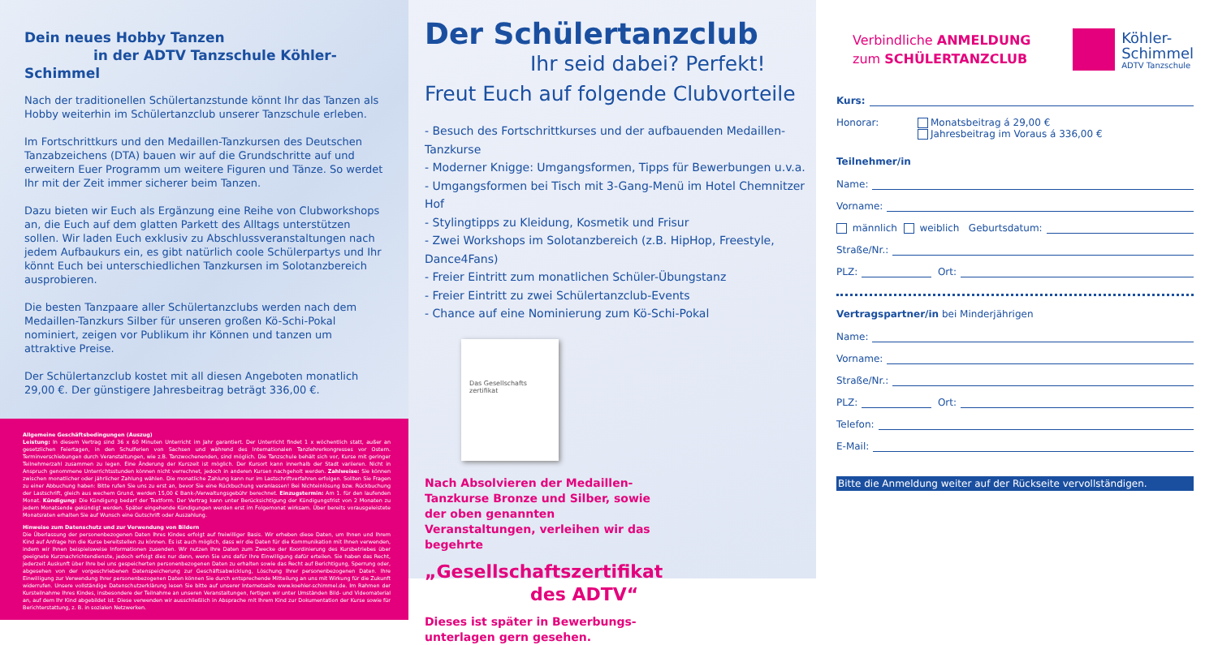Dein neues Hobby Tanzen
in der ADTV Tanzschule Köhler-Schimmel
Nach der traditionellen Schülertanzstunde könnt Ihr das Tanzen als Hobby weiterhin im Schülertanzclub unserer Tanzschule erleben.
Im Fortschrittkurs und den Medaillen-Tanzkursen des Deutschen Tanzabzeichens (DTA) bauen wir auf die Grundschritte auf und erweitern Euer Programm um weitere Figuren und Tänze. So werdet Ihr mit der Zeit immer sicherer beim Tanzen.
Dazu bieten wir Euch als Ergänzung eine Reihe von Clubworkshops an, die Euch auf dem glatten Parkett des Alltags unterstützen sollen. Wir laden Euch exklusiv zu Abschlussveranstaltungen nach jedem Aufbaukurs ein, es gibt natürlich coole Schülerpartys und Ihr könnt Euch bei unterschiedlichen Tanzkursen im Solotanzbereich ausprobieren.
Die besten Tanzpaare aller Schülertanzclubs werden nach dem Medaillen-Tanzkurs Silber für unseren großen Kö-Schi-Pokal nominiert, zeigen vor Publikum ihr Können und tanzen um attraktive Preise.
Der Schülertanzclub kostet mit all diesen Angeboten monatlich 29,00 €. Der günstigere Jahresbeitrag beträgt 336,00 €.
Allgemeine Geschäftsbedingungen (Auszug)
Leistung: In diesem Vertrag sind 36 x 60 Minuten Unterricht im Jahr garantiert. Der Unterricht findet 1 x wöchentlich statt, außer an gesetzlichen Feiertagen, in den Schulferien von Sachsen und während des Internationalen Tanzlehrerkongresses vor Ostern. Terminverschiebungen durch Veranstaltungen, wie z.B. Tanzwochenenden, sind möglich. Die Tanzschule behält sich vor, Kurse mit geringer Teilnehmerzahl zusammen zu legen. Eine Änderung der Kurszeit ist möglich. Der Kursort kann innerhalb der Stadt variieren. Nicht in Anspruch genommene Unterrichtsstunden können nicht verrechnet, jedoch in anderen Kursen nachgeholt werden. Zahlweise: Sie können zwischen monatlicher oder jährlicher Zahlung wählen. Die monatliche Zahlung kann nur im Lastschriftverfahren erfolgen. Sollten Sie Fragen zu einer Abbuchung haben: Bitte rufen Sie uns zu erst an, bevor Sie eine Rückbuchung veranlassen! Bei Nichteinlösung bzw. Rückbuchung der Lastschrift, gleich aus wechem Grund, werden 15,00 € Bank-/Verwaltungsgebühr berechnet. Einzugstermin: Am 1. für den laufenden Monat. Kündigung: Die Kündigung bedarf der Textform. Der Vertrag kann unter Berücksichtigung der Kündigungsfrist von 2 Monaten zu jedem Monatsende gekündigt werden. Später eingehende Kündigungen werden erst im Folgemonat wirksam. Über bereits vorausgeleistete Monatsraten erhalten Sie auf Wunsch eine Gutschrift oder Auszahlung.
Hinweise zum Datenschutz und zur Verwendung von Bildern
Die Überlassung der personenbezogenen Daten Ihres Kindes erfolgt auf freiwilliger Basis. Wir erheben diese Daten, um Ihnen und Ihrem Kind auf Anfrage hin die Kurse bereitstellen zu können. Es ist auch möglich, dass wir die Daten für die Kommunikation mit Ihnen verwenden, indem wir Ihnen beispielsweise Informationen zusenden. Wir nutzen Ihre Daten zum Zwecke der Koordinierung des Kursbetriebes über geeignete Kurznachrichtendienste, jedoch erfolgt dies nur dann, wenn Sie uns dafür Ihre Einwilligung dafür erteilen. Sie haben das Recht, jederzeit Auskunft über Ihre bei uns gespeicherten personenbezogenen Daten zu erhalten sowie das Recht auf Berichtigung, Sperrung oder, abgesehen von der vorgeschriebenen Datenspeicherung zur Geschäftsabwicklung, Löschung Ihrer personenbezogenen Daten. Ihre Einwilligung zur Verwendung Ihrer personenbezogenen Daten können Sie durch entsprechende Mitteilung an uns mit Wirkung für die Zukunft widerrufen. Unsere vollständige Datenschutzerklärung lesen Sie bitte auf unserer Internetseite www.koehler-schimmel.de. Im Rahmen der Kursteilnahme Ihres Kindes, insbesondere der Teilnahme an unseren Veranstaltungen, fertigen wir unter Umständen Bild- und Videomaterial an, auf dem Ihr Kind abgebildet ist. Diese verwenden wir ausschließlich in Absprache mit Ihrem Kind zur Dokumentation der Kurse sowie für Berichterstattung, z. B. in sozialen Netzwerken.
Der Schülertanzclub
Ihr seid dabei? Perfekt!
Freut Euch auf folgende Clubvorteile
- Besuch des Fortschrittkurses und der aufbauenden Medaillen-Tanzkurse
- Moderner Knigge: Umgangsformen, Tipps für Bewerbungen u.v.a.
- Umgangsformen bei Tisch mit 3-Gang-Menü im Hotel Chemnitzer Hof
- Stylingtipps zu Kleidung, Kosmetik und Frisur
- Zwei Workshops im Solotanzbereich (z.B. HipHop, Freestyle, Dance4Fans)
- Freier Eintritt zum monatlichen Schüler-Übungstanz
- Freier Eintritt zu zwei Schülertanzclub-Events
- Chance auf eine Nominierung zum Kö-Schi-Pokal
Das Gesellschafts zertifikat
Nach Absolvieren der Medaillen-Tanzkurse Bronze und Silber, sowie der oben genannten Veranstaltungen, verleihen wir das begehrte
„Gesellschaftszertifikat
des ADTV“
Dieses ist später in Bewerbungs-unterlagen gern gesehen.
Verbindliche ANMELDUNG
zum SCHÜLERTANZCLUB
Köhler-
Schimmel
ADTV Tanzschule
Kurs:
Honorar: Monatsbeitrag á 29,00 €
Jahresbeitrag im Voraus á 336,00 €
Teilnehmer/in
Name:
Vorname:
männlich weiblich Geburtsdatum:
Straße/Nr.:
PLZ: Ort:
Vertragspartner/in bei Minderjährigen
Name:
Vorname:
Straße/Nr.:
PLZ: Ort:
Telefon:
E-Mail:
Bitte die Anmeldung weiter auf der Rückseite vervollständigen.